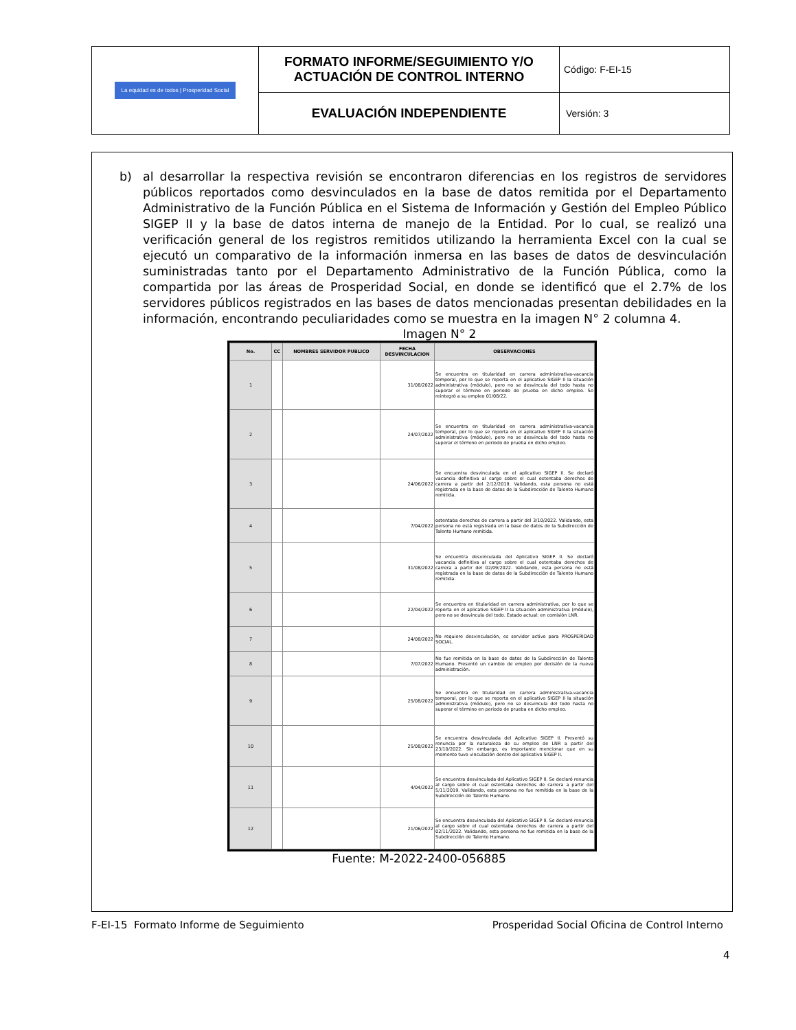| La equidad es de todos / Prosperidad Social | FORMATO INFORME/SEGUIMIENTO Y/O ACTUACIÓN DE CONTROL INTERNO | Código: F-EI-15 |
| | EVALUACIÓN INDEPENDIENTE | Versión: 3 |
b) al desarrollar la respectiva revisión se encontraron diferencias en los registros de servidores públicos reportados como desvinculados en la base de datos remitida por el Departamento Administrativo de la Función Pública en el Sistema de Información y Gestión del Empleo Público SIGEP II y la base de datos interna de manejo de la Entidad. Por lo cual, se realizó una verificación general de los registros remitidos utilizando la herramienta Excel con la cual se ejecutó un comparativo de la información inmersa en las bases de datos de desvinculación suministradas tanto por el Departamento Administrativo de la Función Pública, como la compartida por las áreas de Prosperidad Social, en donde se identificó que el 2.7% de los servidores públicos registrados en las bases de datos mencionadas presentan debilidades en la información, encontrando peculiaridades como se muestra en la imagen N° 2 columna 4.
Imagen N° 2
| No. | CC | NOMBRES SERVIDOR PUBLICO | FECHA DESVINCULACION | OBSERVACIONES |
| --- | --- | --- | --- | --- |
| 1 | | | 31/08/2022 | Se encuentra en titularidad en carrera administrativa-vacancia temporal, por lo que se reporta en el aplicativo SIGEP II la situación administrativa (módulo), pero no se desvincula del todo hasta no superar el término en periodo de prueba en dicho empleo. Se reintegró a su empleo 01/08/22. |
| 2 | | | 24/07/2022 | Se encuentra en titularidad en carrera administrativa-vacancia temporal, por lo que se reporta en el aplicativo SIGEP II la situación administrativa (módulo), pero no se desvincula del todo hasta no superar el término en periodo de prueba en dicho empleo. |
| 3 | | | 24/06/2022 | Se encuentra desvinculada en el aplicativo SIGEP II. Se declaró vacancia definitiva al cargo sobre el cual ostentaba derechos de carrera a partir del 2/12/2019. Validando, esta persona no está registrada en la base de datos de la Subdirección de Talento Humano remitida. |
| 4 | | | 7/04/2022 | ostentaba derechos de carrera a partir del 3/10/2022. Validando, esta persona no está registrada en la base de datos de la Subdirección de Talento Humano remitida. |
| 5 | | | 31/08/2022 | Se encuentra desvinculada del Aplicativo SIGEP II. Se declaró vacancia definitiva al cargo sobre el cual ostentaba derechos de carrera a partir del 02/09/2022. Validando, esta persona no está registrada en la base de datos de la Subdirección de Talento Humano remitida. |
| 6 | | | 22/04/2022 | Se encuentra en titularidad en carrera administrativa, por lo que se reporta en el aplicativo SIGEP II la situación administrativa (módulo), pero no se desvincula del todo. Estado actual: en comisión LNR. |
| 7 | | | 24/08/2022 | No requiere desvinculación, es servidor activo para PROSPERIDAD SOCIAL. |
| 8 | | | 7/07/2022 | No fue remitida en la base de datos de la Subdirección de Talento Humano. Presentó un cambio de empleo por decisión de la nueva administración. |
| 9 | | | 25/08/2022 | Se encuentra en titularidad en carrera administrativa-vacancia temporal, por lo que se reporta en el aplicativo SIGEP II la situación administrativa (módulo), pero no se desvincula del todo hasta no superar el término en periodo de prueba en dicho empleo. |
| 10 | | | 25/08/2022 | Se encuentra desvinculada del Aplicativo SIGEP II. Presentó su renuncia por la naturaleza de su empleo de LNR a partir del 23/10/2022. Sin embargo, es importante mencionar que en su momento tuvo vinculación dentro del aplicativo SIGEP II. |
| 11 | | | 4/04/2022 | Se encuentra desvinculada del Aplicativo SIGEP II. Se declaró renuncia al cargo sobre el cual ostentaba derechos de carrera a partir del 5/11/2019. Validando, esta persona no fue remitida en la base de la Subdirección de Talento Humano. |
| 12 | | | 21/06/2022 | Se encuentra desvinculada del Aplicativo SIGEP II. Se declaró renuncia al cargo sobre el cual ostentaba derechos de carrera a partir del 02/11/2022. Validando, esta persona no fue remitida en la base de la Subdirección de Talento Humano. |
Fuente: M-2022-2400-056885
F-EI-15 Formato Informe de Seguimiento Prosperidad Social Oficina de Control Interno
4